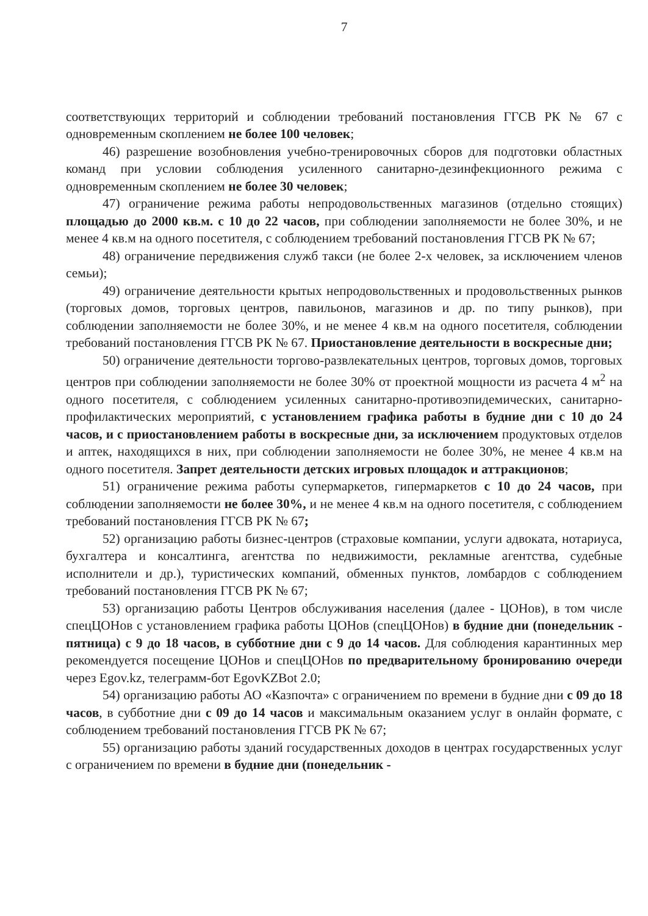7
соответствующих территорий и соблюдении требований постановления ГГСВ РК № 67 с одновременным скоплением не более 100 человек;
46) разрешение возобновления учебно-тренировочных сборов для подготовки областных команд при условии соблюдения усиленного санитарно-дезинфекционного режима с одновременным скоплением не более 30 человек;
47) ограничение режима работы непродовольственных магазинов (отдельно стоящих) площадью до 2000 кв.м. с 10 до 22 часов, при соблюдении заполняемости не более 30%, и не менее 4 кв.м на одного посетителя, с соблюдением требований постановления ГГСВ РК № 67;
48) ограничение передвижения служб такси (не более 2-х человек, за исключением членов семьи);
49) ограничение деятельности крытых непродовольственных и продовольственных рынков (торговых домов, торговых центров, павильонов, магазинов и др. по типу рынков), при соблюдении заполняемости не более 30%, и не менее 4 кв.м на одного посетителя, соблюдении требований постановления ГГСВ РК № 67. Приостановление деятельности в воскресные дни;
50) ограничение деятельности торгово-развлекательных центров, торговых домов, торговых центров при соблюдении заполняемости не более 30% от проектной мощности из расчета 4 м<sup>2</sup> на одного посетителя, с соблюдением усиленных санитарно-противоэпидемических, санитарно-профилактических мероприятий, с установлением графика работы в будние дни с 10 до 24 часов, и с приостановлением работы в воскресные дни, за исключением продуктовых отделов и аптек, находящихся в них, при соблюдении заполняемости не более 30%, не менее 4 кв.м на одного посетителя. Запрет деятельности детских игровых площадок и аттракционов;
51) ограничение режима работы супермаркетов, гипермаркетов с 10 до 24 часов, при соблюдении заполняемости не более 30%, и не менее 4 кв.м на одного посетителя, с соблюдением требований постановления ГГСВ РК № 67;
52) организацию работы бизнес-центров (страховые компании, услуги адвоката, нотариуса, бухгалтера и консалтинга, агентства по недвижимости, рекламные агентства, судебные исполнители и др.), туристических компаний, обменных пунктов, ломбардов с соблюдением требований постановления ГГСВ РК № 67;
53) организацию работы Центров обслуживания населения (далее - ЦОНов), в том числе спецЦОНов с установлением графика работы ЦОНов (спецЦОНов) в будние дни (понедельник - пятница) с 9 до 18 часов, в субботние дни с 9 до 14 часов. Для соблюдения карантинных мер рекомендуется посещение ЦОНов и спецЦОНов по предварительному бронированию очереди через Egov.kz, телеграмм-бот EgovKZBot 2.0;
54) организацию работы АО «Казпочта» с ограничением по времени в будние дни с 09 до 18 часов, в субботние дни с 09 до 14 часов и максимальным оказанием услуг в онлайн формате, с соблюдением требований постановления ГГСВ РК № 67;
55) организацию работы зданий государственных доходов в центрах государственных услуг с ограничением по времени в будние дни (понедельник -